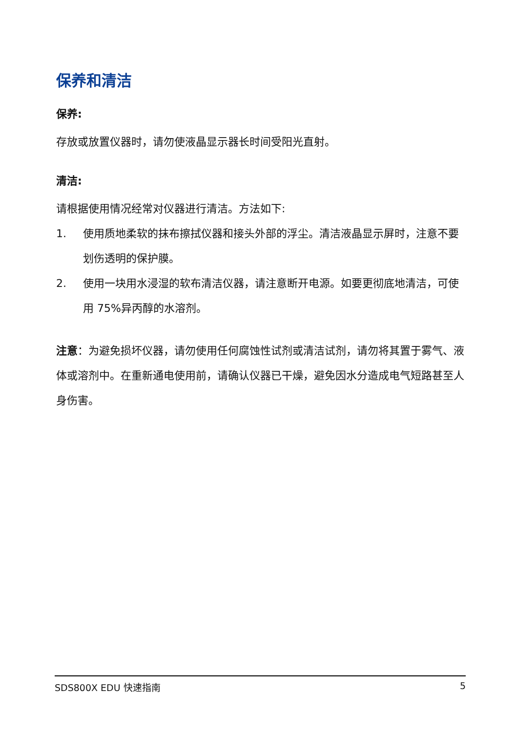保养和清洁
保养:
存放或放置仪器时，请勿使液晶显示器长时间受阳光直射。
清洁:
请根据使用情况经常对仪器进行清洁。方法如下:
1. 使用质地柔软的抹布擦拭仪器和接头外部的浮尘。清洁液晶显示屏时，注意不要划伤透明的保护膜。
2. 使用一块用水浸湿的软布清洁仪器，请注意断开电源。如要更彻底地清洁，可使用 75%异丙醇的水溶剂。
注意：为避免损坏仪器，请勿使用任何腐蚀性试剂或清洁试剂，请勿将其置于雾气、液体或溶剂中。在重新通电使用前，请确认仪器已干燥，避免因水分造成电气短路甚至人身伤害。
SDS800X EDU 快速指南 5